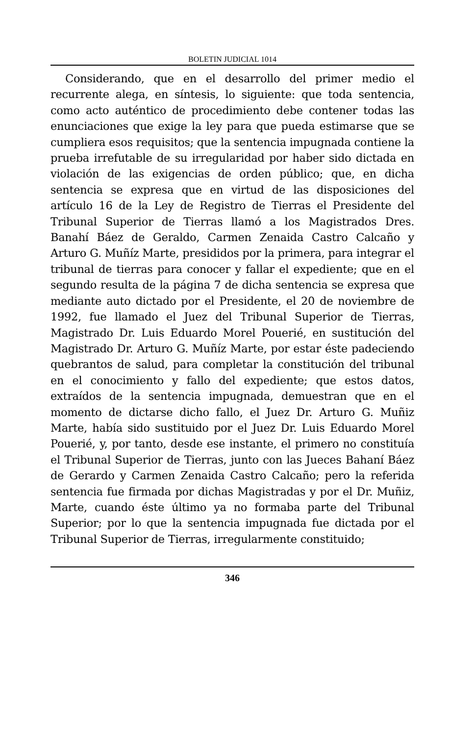BOLETIN JUDICIAL 1014
Considerando, que en el desarrollo del primer medio el recurrente alega, en síntesis, lo siguiente: que toda sentencia, como acto auténtico de procedimiento debe contener todas las enunciaciones que exige la ley para que pueda estimarse que se cumpliera esos requisitos; que la sentencia impugnada contiene la prueba irrefutable de su irregularidad por haber sido dictada en violación de las exigencias de orden público; que, en dicha sentencia se expresa que en virtud de las disposiciones del artículo 16 de la Ley de Registro de Tierras el Presidente del Tribunal Superior de Tierras llamó a los Magistrados Dres. Banahí Báez de Geraldo, Carmen Zenaida Castro Calcaño y Arturo G. Muñíz Marte, presididos por la primera, para integrar el tribunal de tierras para conocer y fallar el expediente; que en el segundo resulta de la página 7 de dicha sentencia se expresa que mediante auto dictado por el Presidente, el 20 de noviembre de 1992, fue llamado el Juez del Tribunal Superior de Tierras, Magistrado Dr. Luis Eduardo Morel Pouerié, en sustitución del Magistrado Dr. Arturo G. Muñíz Marte, por estar éste padeciendo quebrantos de salud, para completar la constitución del tribunal en el conocimiento y fallo del expediente; que estos datos, extraídos de la sentencia impugnada, demuestran que en el momento de dictarse dicho fallo, el Juez Dr. Arturo G. Muñiz Marte, había sido sustituido por el Juez Dr. Luis Eduardo Morel Pouerié, y, por tanto, desde ese instante, el primero no constituía el Tribunal Superior de Tierras, junto con las Jueces Bahaní Báez de Gerardo y Carmen Zenaida Castro Calcaño; pero la referida sentencia fue firmada por dichas Magistradas y por el Dr. Muñiz, Marte, cuando éste último ya no formaba parte del Tribunal Superior; por lo que la sentencia impugnada fue dictada por el Tribunal Superior de Tierras, irregularmente constituido;
346